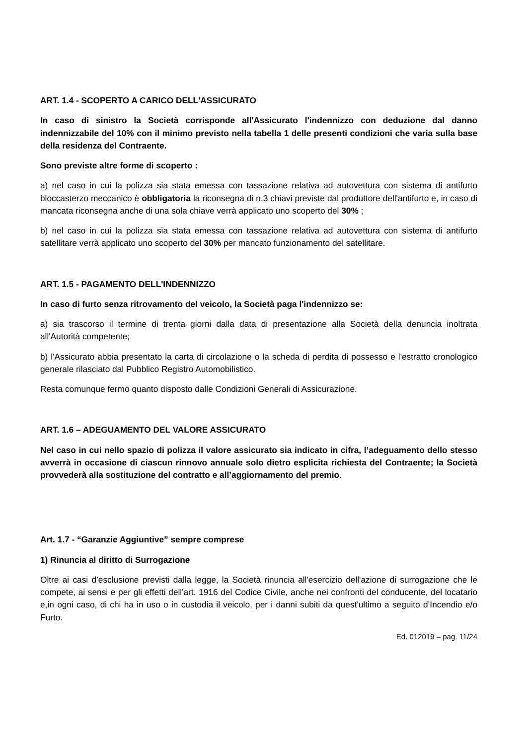ART. 1.4 - SCOPERTO A CARICO DELL'ASSICURATO
In caso di sinistro la Società corrisponde all'Assicurato l'indennizzo con deduzione dal danno indennizzabile del 10% con il minimo previsto nella tabella 1 delle presenti condizioni che varia sulla base della residenza del Contraente.
Sono previste altre forme di scoperto :
a) nel caso in cui la polizza sia stata emessa con tassazione relativa ad autovettura con sistema di antifurto bloccasterzo meccanico è obbligatoria la riconsegna di n.3 chiavi previste dal produttore dell'antifurto e, in caso di mancata riconsegna anche di una sola chiave verrà applicato uno scoperto del 30% ;
b) nel caso in cui la polizza sia stata emessa con tassazione relativa ad autovettura con sistema di antifurto satellitare verrà applicato uno scoperto del 30% per mancato funzionamento del satellitare.
ART. 1.5 - PAGAMENTO DELL'INDENNIZZO
In caso di furto senza ritrovamento del veicolo, la Società paga l'indennizzo se:
a) sia trascorso il termine di trenta giorni dalla data di presentazione alla Società della denuncia inoltrata all'Autorità competente;
b) l'Assicurato abbia presentato la carta di circolazione o la scheda di perdita di possesso e l'estratto cronologico generale rilasciato dal Pubblico Registro Automobilistico.
Resta comunque fermo quanto disposto dalle Condizioni Generali di Assicurazione.
ART. 1.6 – ADEGUAMENTO DEL VALORE ASSICURATO
Nel caso in cui nello spazio di polizza il valore assicurato sia indicato in cifra, l’adeguamento dello stesso avverrà in occasione di ciascun rinnovo annuale solo dietro esplicita richiesta del Contraente; la Società provvederà alla sostituzione del contratto e all’aggiornamento del premio.
Art. 1.7 - “Garanzie Aggiuntive” sempre comprese
1) Rinuncia al diritto di Surrogazione
Oltre ai casi d’esclusione previsti dalla legge, la Società rinuncia all'esercizio dell'azione di surrogazione che le compete, ai sensi e per gli effetti dell'art. 1916 del Codice Civile, anche nei confronti del conducente, del locatario e,in ogni caso, di chi ha in uso o in custodia il veicolo, per i danni subiti da quest'ultimo a seguito d’Incendio e/o Furto.
Ed. 012019 – pag. 11/24